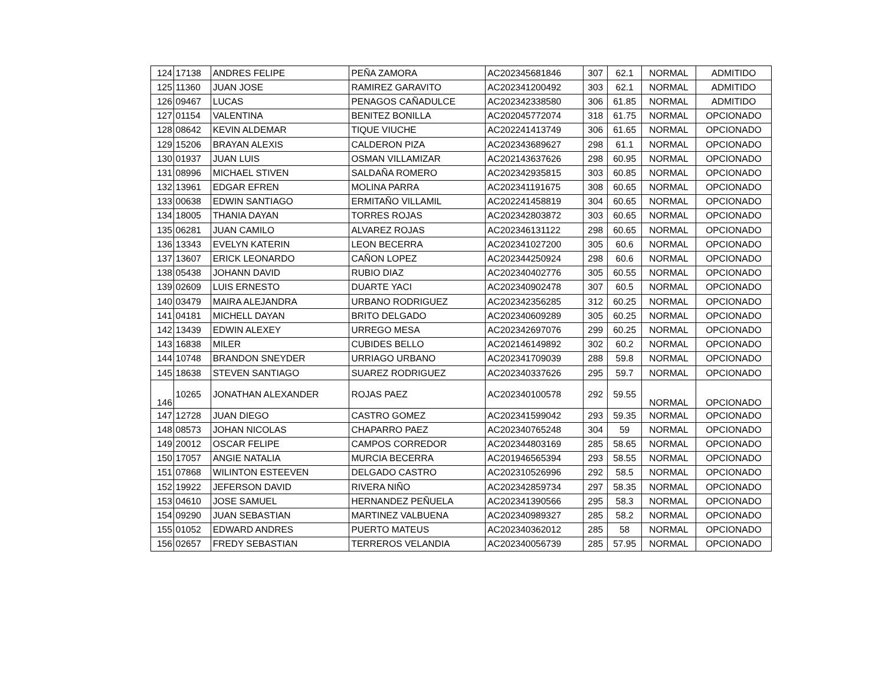| 124 | 17138 | ANDRES FELIPE | PEÑA ZAMORA | AC202345681846 | 307 | 62.1 | NORMAL | ADMITIDO |
| 125 | 11360 | JUAN JOSE | RAMIREZ GARAVITO | AC202341200492 | 303 | 62.1 | NORMAL | ADMITIDO |
| 126 | 09467 | LUCAS | PENAGOS CAÑADULCE | AC202342338580 | 306 | 61.85 | NORMAL | ADMITIDO |
| 127 | 01154 | VALENTINA | BENITEZ BONILLA | AC202045772074 | 318 | 61.75 | NORMAL | OPCIONADO |
| 128 | 08642 | KEVIN ALDEMAR | TIQUE VIUCHE | AC202241413749 | 306 | 61.65 | NORMAL | OPCIONADO |
| 129 | 15206 | BRAYAN ALEXIS | CALDERON PIZA | AC202343689627 | 298 | 61.1 | NORMAL | OPCIONADO |
| 130 | 01937 | JUAN LUIS | OSMAN VILLAMIZAR | AC202143637626 | 298 | 60.95 | NORMAL | OPCIONADO |
| 131 | 08996 | MICHAEL STIVEN | SALDAÑA ROMERO | AC202342935815 | 303 | 60.85 | NORMAL | OPCIONADO |
| 132 | 13961 | EDGAR EFREN | MOLINA PARRA | AC202341191675 | 308 | 60.65 | NORMAL | OPCIONADO |
| 133 | 00638 | EDWIN SANTIAGO | ERMITAÑO VILLAMIL | AC202241458819 | 304 | 60.65 | NORMAL | OPCIONADO |
| 134 | 18005 | THANIA DAYAN | TORRES ROJAS | AC202342803872 | 303 | 60.65 | NORMAL | OPCIONADO |
| 135 | 06281 | JUAN CAMILO | ALVAREZ ROJAS | AC202346131122 | 298 | 60.65 | NORMAL | OPCIONADO |
| 136 | 13343 | EVELYN KATERIN | LEON BECERRA | AC202341027200 | 305 | 60.6 | NORMAL | OPCIONADO |
| 137 | 13607 | ERICK LEONARDO | CAÑON LOPEZ | AC202344250924 | 298 | 60.6 | NORMAL | OPCIONADO |
| 138 | 05438 | JOHANN DAVID | RUBIO DIAZ | AC202340402776 | 305 | 60.55 | NORMAL | OPCIONADO |
| 139 | 02609 | LUIS ERNESTO | DUARTE YACI | AC202340902478 | 307 | 60.5 | NORMAL | OPCIONADO |
| 140 | 03479 | MAIRA ALEJANDRA | URBANO RODRIGUEZ | AC202342356285 | 312 | 60.25 | NORMAL | OPCIONADO |
| 141 | 04181 | MICHELL DAYAN | BRITO DELGADO | AC202340609289 | 305 | 60.25 | NORMAL | OPCIONADO |
| 142 | 13439 | EDWIN ALEXEY | URREGO MESA | AC202342697076 | 299 | 60.25 | NORMAL | OPCIONADO |
| 143 | 16838 | MILER | CUBIDES BELLO | AC202146149892 | 302 | 60.2 | NORMAL | OPCIONADO |
| 144 | 10748 | BRANDON SNEYDER | URRIAGO URBANO | AC202341709039 | 288 | 59.8 | NORMAL | OPCIONADO |
| 145 | 18638 | STEVEN SANTIAGO | SUAREZ RODRIGUEZ | AC202340337626 | 295 | 59.7 | NORMAL | OPCIONADO |
| 146 | 10265 | JONATHAN ALEXANDER | ROJAS PAEZ | AC202340100578 | 292 | 59.55 | NORMAL | OPCIONADO |
| 147 | 12728 | JUAN DIEGO | CASTRO GOMEZ | AC202341599042 | 293 | 59.35 | NORMAL | OPCIONADO |
| 148 | 08573 | JOHAN NICOLAS | CHAPARRO PAEZ | AC202340765248 | 304 | 59 | NORMAL | OPCIONADO |
| 149 | 20012 | OSCAR FELIPE | CAMPOS CORREDOR | AC202344803169 | 285 | 58.65 | NORMAL | OPCIONADO |
| 150 | 17057 | ANGIE NATALIA | MURCIA BECERRA | AC201946565394 | 293 | 58.55 | NORMAL | OPCIONADO |
| 151 | 07868 | WILINTON ESTEEVEN | DELGADO CASTRO | AC202310526996 | 292 | 58.5 | NORMAL | OPCIONADO |
| 152 | 19922 | JEFERSON DAVID | RIVERA NIÑO | AC202342859734 | 297 | 58.35 | NORMAL | OPCIONADO |
| 153 | 04610 | JOSE SAMUEL | HERNANDEZ PEÑUELA | AC202341390566 | 295 | 58.3 | NORMAL | OPCIONADO |
| 154 | 09290 | JUAN SEBASTIAN | MARTINEZ VALBUENA | AC202340989327 | 285 | 58.2 | NORMAL | OPCIONADO |
| 155 | 01052 | EDWARD ANDRES | PUERTO MATEUS | AC202340362012 | 285 | 58 | NORMAL | OPCIONADO |
| 156 | 02657 | FREDY SEBASTIAN | TERREROS VELANDIA | AC202340056739 | 285 | 57.95 | NORMAL | OPCIONADO |